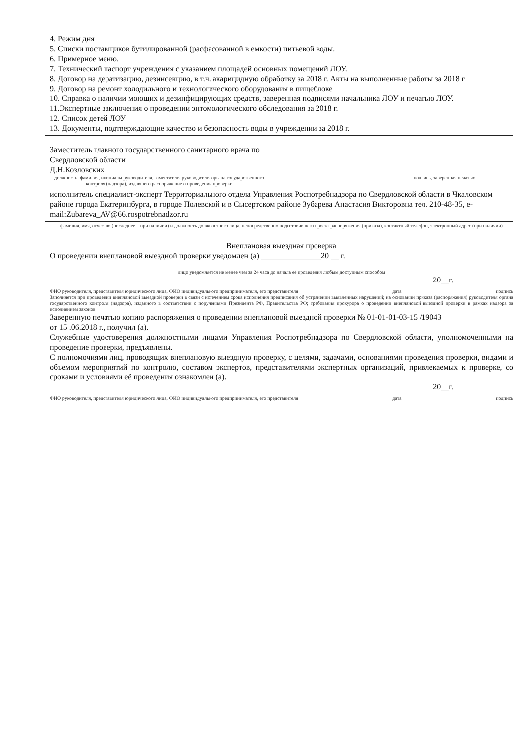4. Режим дня
5. Списки поставщиков бутилированной (расфасованной в емкости) питьевой воды.
6. Примерное меню.
7. Технический паспорт учреждения с указанием площадей основных помещений ЛОУ.
8. Договор на дератизацию, дезинсекцию, в т.ч. акарицидную обработку за 2018 г. Акты на выполненные работы за 2018 г
9. Договор на ремонт холодильного и технологического оборудования в пищеблоке
10. Справка о наличии моющих и дезинфицирующих средств, заверенная подписями начальника ЛОУ и печатью ЛОУ.
11.Экспертные заключения о проведении энтомологического обследования за 2018 г.
12. Список детей ЛОУ
13. Документы, подтверждающие качество и безопасность воды в учреждении за 2018 г.
Заместитель главного государственного санитарного врача по
Свердловской области
Д.Н.Козловских
должность, фамилия, инициалы руководителя, заместителя руководителя органа государственного контроля (надзора), издавшего распоряжение о проведении проверки
подпись, заверенная печатью
исполнитель специалист-эксперт Территориального отдела Управления Роспотребнадзора по Свердловской области в Чкаловском районе города Екатеринбурга, в городе Полевской и в Сысертском районе Зубарева Анастасия Викторовна тел. 210-48-35, e-mail:Zubareva_AV@66.rospotrebnadzor.ru
фамилия, имя, отчество (последнее – при наличии) и должность должностного лица, непосредственно подготовившего проект распоряжения (приказа), контактный телефон, электронный адрес (при наличии)
Внеплановая выездная проверка
О проведении внеплановой выездной проверки уведомлен (а) _______________20 __ г.
лицо уведомляется не менее чем за 24 часа до начала её проведения любым доступным способом
20__г.
ФИО руководителя, представителя юридического лица, ФИО индивидуального предпринимателя, его представителя дата подпись
Заполняется при проведении внеплановой выездной проверки в связи с истечением срока исполнения предписания об устранении выявленных нарушений; на основании приказа (распоряжения) руководителя органа государственного контроля (надзора), изданного в соответствии с поручениями Президента РФ, Правительства РФ; требования прокурора о проведении внеплановой выездной проверки в рамках надзора за исполнением законов
Заверенную печатью копию распоряжения о проведении внеплановой выездной проверки № 01-01-01-03-15 /19043
от 15 .06.2018 г., получил (а).
Служебные удостоверения должностными лицами Управления Роспотребнадзора по Свердловской области, уполномоченными на проведение проверки, предъявлены.
С полномочиями лиц, проводящих внеплановую выездную проверку, с целями, задачами, основаниями проведения проверки, видами и объемом мероприятий по контролю, составом экспертов, представителями экспертных организаций, привлекаемых к проверке, со сроками и условиями её проведения ознакомлен (а).
20__г.
ФИО руководителя, представителя юридического лица, ФИО индивидуального предпринимателя, его представителя дата подпись